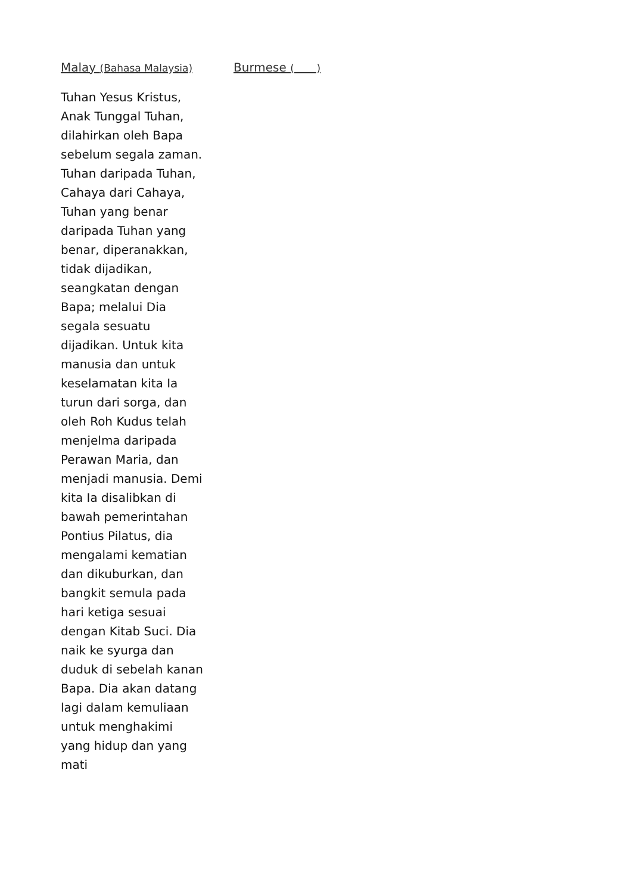Malay (Bahasa Malaysia)
Tuhan Yesus Kristus, Anak Tunggal Tuhan, dilahirkan oleh Bapa sebelum segala zaman. Tuhan daripada Tuhan, Cahaya dari Cahaya, Tuhan yang benar daripada Tuhan yang benar, diperanakkan, tidak dijadikan, seangkatan dengan Bapa; melalui Dia segala sesuatu dijadikan. Untuk kita manusia dan untuk keselamatan kita Ia turun dari sorga, dan oleh Roh Kudus telah menjelma daripada Perawan Maria, dan menjadi manusia. Demi kita Ia disalibkan di bawah pemerintahan Pontius Pilatus, dia mengalami kematian dan dikuburkan, dan bangkit semula pada hari ketiga sesuai dengan Kitab Suci. Dia naik ke syurga dan duduk di sebelah kanan Bapa. Dia akan datang lagi dalam kemuliaan untuk menghakimi yang hidup dan yang mati
Burmese ( )